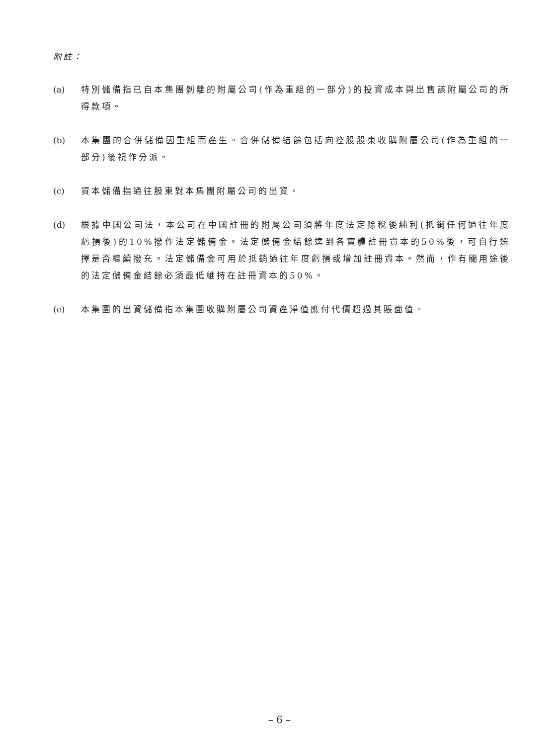附註：
(a) 特別儲備指已自本集團剝離的附屬公司(作為重組的一部分)的投資成本與出售該附屬公司的所得款項。
(b) 本集團的合併儲備因重組而產生。合併儲備結餘包括向控股股東收購附屬公司(作為重組的一部分)後視作分派。
(c) 資本儲備指過往股東對本集團附屬公司的出資。
(d) 根據中國公司法，本公司在中國註冊的附屬公司須將年度法定除稅後純利(抵銷任何過往年度虧損後)的10%撥作法定儲備金。法定儲備金結餘達到各實體註冊資本的50%後，可自行選擇是否繼續撥充。法定儲備金可用於抵銷過往年度虧損或增加註冊資本。然而，作有關用途後的法定儲備金結餘必須最低維持在註冊資本的50%。
(e) 本集團的出資儲備指本集團收購附屬公司資產淨值應付代價超過其賬面值。
– 6 –